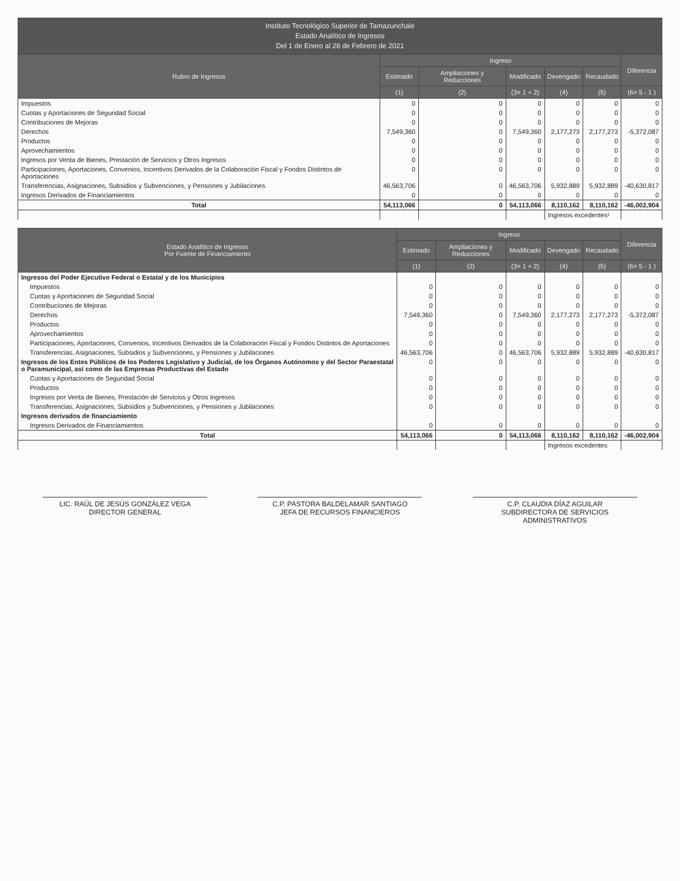Instituto Tecnológico Superior de Tamazunchale
Estado Analítico de Ingresos
Del 1 de Enero al 28 de Febrero de 2021
| Rubro de Ingresos | Ingreso | | | | | Diferencia |
| --- | --- | --- | --- | --- | --- | --- |
| | Estimado | Ampliaciones y Reducciones | Modificado | Devengado | Recaudado | |
| | (1) | (2) | (3= 1 + 2) | (4) | (5) | (6= 5 - 1 ) |
| Impuestos | 0 | 0 | 0 | 0 | 0 | 0 |
| Cuotas y Aportaciones de Seguridad Social | 0 | 0 | 0 | 0 | 0 | 0 |
| Contribuciones de Mejoras | 0 | 0 | 0 | 0 | 0 | 0 |
| Derechos | 7,549,360 | 0 | 7,549,360 | 2,177,273 | 2,177,273 | -5,372,087 |
| Productos | 0 | 0 | 0 | 0 | 0 | 0 |
| Aprovechamientos | 0 | 0 | 0 | 0 | 0 | 0 |
| Ingresos por Venta de Bienes, Prestación de Servicios y Otros Ingresos | 0 | 0 | 0 | 0 | 0 | 0 |
| Participaciones, Aportaciones, Convenios, Incentivos Derivados de la Colaboración Fiscal y Fondos Distintos de Aportaciones | 0 | 0 | 0 | 0 | 0 | 0 |
| Transferencias, Asignaciones, Subsidios y Subvenciones, y Pensiones y Jubilaciones | 46,563,706 | 0 | 46,563,706 | 5,932,889 | 5,932,889 | -40,630,817 |
| Ingresos Derivados de Financiamientos | 0 | 0 | 0 | 0 | 0 | 0 |
| Total | 54,113,066 | 0 | 54,113,066 | 8,110,162 | 8,110,162 | -46,002,904 |
| | | | | Ingresos excedentes¹ | | |
| Estado Analítico de Ingresos Por Fuente de Financiamiento | Ingreso | | | | | Diferencia |
| --- | --- | --- | --- | --- | --- | --- |
| | Estimado | Ampliaciones y Reducciones | Modificado | Devengado | Recaudado | |
| | (1) | (2) | (3= 1 + 2) | (4) | (5) | (6= 5 - 1 ) |
| Ingresos del Poder Ejecutivo Federal o Estatal y de los Municipios | | | | | | |
| Impuestos | 0 | 0 | 0 | 0 | 0 | 0 |
| Cuotas y Aportaciones de Seguridad Social | 0 | 0 | 0 | 0 | 0 | 0 |
| Contribuciones de Mejoras | 0 | 0 | 0 | 0 | 0 | 0 |
| Derechos | 7,549,360 | 0 | 7,549,360 | 2,177,273 | 2,177,273 | -5,372,087 |
| Productos | 0 | 0 | 0 | 0 | 0 | 0 |
| Aprovechamientos | 0 | 0 | 0 | 0 | 0 | 0 |
| Participaciones, Aportaciones, Convenios, Incentivos Derivados de la Colaboración Fiscal y Fondos Distintos de Aportaciones | 0 | 0 | 0 | 0 | 0 | 0 |
| Transferencias, Asignaciones, Subsidios y Subvenciones, y Pensiones y Jubilaciones | 46,563,706 | 0 | 46,563,706 | 5,932,889 | 5,932,889 | -40,630,817 |
| Ingresos de los Entes Públicos de los Poderes Legislativo y Judicial, de los Órganos Autónomos y del Sector Paraestatal o Paramunicipal, así como de las Empresas Productivas del Estado | 0 | 0 | 0 | 0 | 0 | 0 |
| Cuotas y Aportaciones de Seguridad Social | 0 | 0 | 0 | 0 | 0 | 0 |
| Productos | 0 | 0 | 0 | 0 | 0 | 0 |
| Ingresos por Venta de Bienes, Prestación de Servicios y Otros Ingresos | 0 | 0 | 0 | 0 | 0 | 0 |
| Transferencias, Asignaciones, Subsidios y Subvenciones, y Pensiones y Jubilaciones | 0 | 0 | 0 | 0 | 0 | 0 |
| Ingresos derivados de financiamiento | | | | | | |
| Ingresos Derivados de Financiamientos | 0 | 0 | 0 | 0 | 0 | 0 |
| Total | 54,113,066 | 0 | 54,113,066 | 8,110,162 | 8,110,162 | -46,002,904 |
| | | | | Ingresos excedentes | | |
LIC. RAÚL DE JESÚS GONZÁLEZ VEGA
DIRECTOR GENERAL
C.P. PASTORA BALDELAMAR SANTIAGO
JEFA DE RECURSOS FINANCIEROS
C.P. CLAUDIA DÍAZ AGUILAR
SUBDIRECTORA DE SERVICIOS ADMINISTRATIVOS